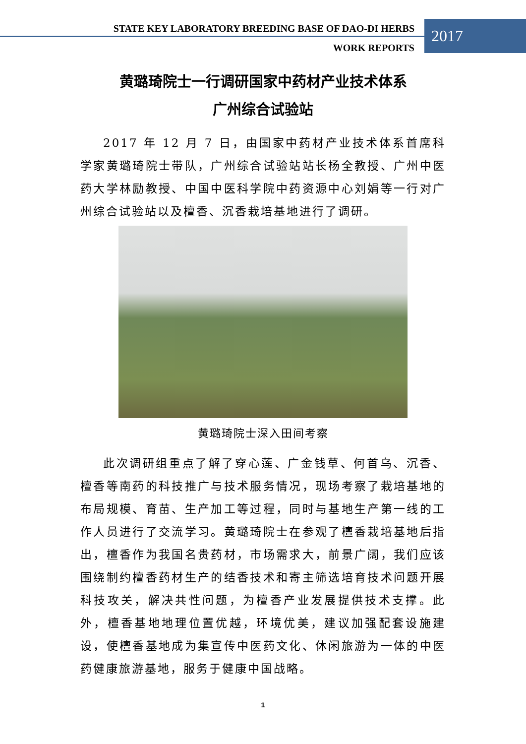STATE KEY LABORATORY BREEDING BASE OF DAO-DI HERBS
WORK REPORTS
2017
黄璐琦院士一行调研国家中药材产业技术体系
广州综合试验站
2017 年 12 月 7 日，由国家中药材产业技术体系首席科学家黄璐琦院士带队，广州综合试验站站长杨全教授、广州中医药大学林励教授、中国中医科学院中药资源中心刘娟等一行对广州综合试验站以及檀香、沉香栽培基地进行了调研。
黄璐琦院士深入田间考察
此次调研组重点了解了穿心莲、广金钱草、何首乌、沉香、檀香等南药的科技推广与技术服务情况，现场考察了栽培基地的布局规模、育苗、生产加工等过程，同时与基地生产第一线的工作人员进行了交流学习。黄璐琦院士在参观了檀香栽培基地后指出，檀香作为我国名贵药材，市场需求大，前景广阔，我们应该围绕制约檀香药材生产的结香技术和寄主筛选培育技术问题开展科技攻关，解决共性问题，为檀香产业发展提供技术支撑。此外，檀香基地地理位置优越，环境优美，建议加强配套设施建设，使檀香基地成为集宣传中医药文化、休闲旅游为一体的中医药健康旅游基地，服务于健康中国战略。
1